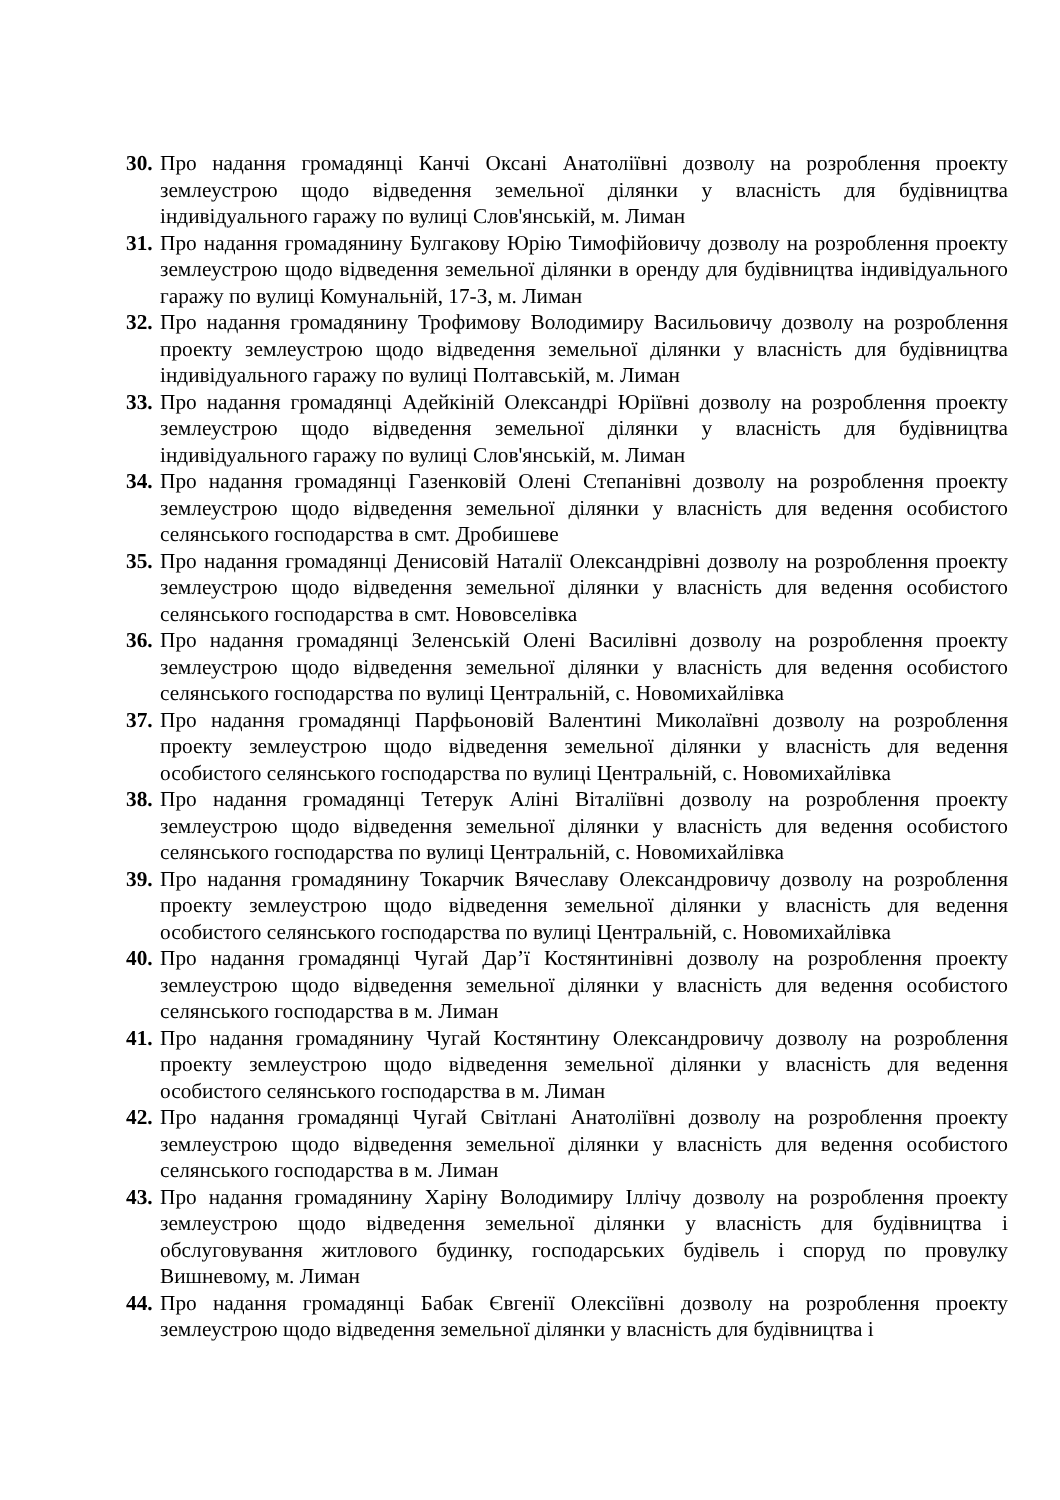30. Про надання громадянці Канчі Оксані Анатоліївні дозволу на розроблення проекту землеустрою щодо відведення земельної ділянки у власність для будівництва індивідуального гаражу по вулиці Слов'янській, м. Лиман
31. Про надання громадянину Булгакову Юрію Тимофійовичу дозволу на розроблення проекту землеустрою щодо відведення земельної ділянки в оренду для будівництва індивідуального гаражу по вулиці Комунальній, 17-З, м. Лиман
32. Про надання громадянину Трофимову Володимиру Васильовичу дозволу на розроблення проекту землеустрою щодо відведення земельної ділянки у власність для будівництва індивідуального гаражу по вулиці Полтавській, м. Лиман
33. Про надання громадянці Адейкіній Олександрі Юріївні дозволу на розроблення проекту землеустрою щодо відведення земельної ділянки у власність для будівництва індивідуального гаражу по вулиці Слов'янській, м. Лиман
34. Про надання громадянці Газенковій Олені Степанівні дозволу на розроблення проекту землеустрою щодо відведення земельної ділянки у власність для ведення особистого селянського господарства в смт. Дробишеве
35. Про надання громадянці Денисовій Наталії Олександрівні дозволу на розроблення проекту землеустрою щодо відведення земельної ділянки у власність для ведення особистого селянського господарства в смт. Нововселівка
36. Про надання громадянці Зеленській Олені Василівні дозволу на розроблення проекту землеустрою щодо відведення земельної ділянки у власність для ведення особистого селянського господарства по вулиці Центральній, с. Новомихайлівка
37. Про надання громадянці Парфьоновій Валентині Миколаївні дозволу на розроблення проекту землеустрою щодо відведення земельної ділянки у власність для ведення особистого селянського господарства по вулиці Центральній, с. Новомихайлівка
38. Про надання громадянці Тетерук Аліні Віталіївні дозволу на розроблення проекту землеустрою щодо відведення земельної ділянки у власність для ведення особистого селянського господарства по вулиці Центральній, с. Новомихайлівка
39. Про надання громадянину Токарчик Вячеславу Олександровичу дозволу на розроблення проекту землеустрою щодо відведення земельної ділянки у власність для ведення особистого селянського господарства по вулиці Центральній, с. Новомихайлівка
40. Про надання громадянці Чугай Дар’ї Костянтинівні дозволу на розроблення проекту землеустрою щодо відведення земельної ділянки у власність для ведення особистого селянського господарства в м. Лиман
41. Про надання громадянину Чугай Костянтину Олександровичу дозволу на розроблення проекту землеустрою щодо відведення земельної ділянки у власність для ведення особистого селянського господарства в м. Лиман
42. Про надання громадянці Чугай Світлані Анатоліївні дозволу на розроблення проекту землеустрою щодо відведення земельної ділянки у власність для ведення особистого селянського господарства в м. Лиман
43. Про надання громадянину Харіну Володимиру Іллічу дозволу на розроблення проекту землеустрою щодо відведення земельної ділянки у власність для будівництва і обслуговування житлового будинку, господарських будівель і споруд по провулку Вишневому, м. Лиман
44. Про надання громадянці Бабак Євгенії Олексіївні дозволу на розроблення проекту землеустрою щодо відведення земельної ділянки у власність для будівництва і